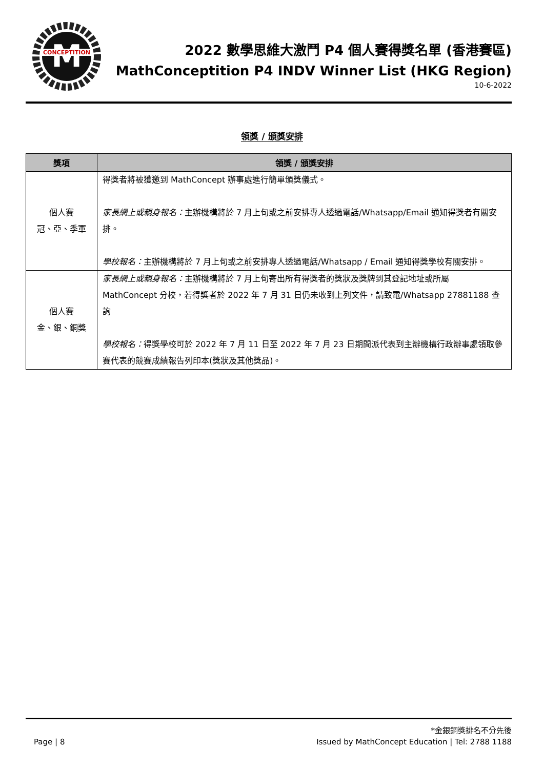M
CONCEPTITION
2022 數學思維大激鬥 P4 個人賽得獎名單 (香港賽區)
MathConceptition P4 INDV Winner List (HKG Region)
10-6-2022
領獎 / 頒獎安排
| 獎項 | 領獎 / 頒獎安排 |
| --- | --- |
| 個人賽 冠、亞、季軍 | 得獎者將被獲邀到 MathConcept 辦事處進行簡單頒獎儀式。 家長網上或親身報名： 主辦機構將於 7 月上旬或之前安排專人透過電話/Whatsapp/Email 通知得獎者有關安排。 學校報名： 主辦機構將於 7 月上旬或之前安排專人透過電話/Whatsapp / Email 通知得獎學校有關安排。 |
| 個人賽 金、銀、銅獎 | 家長網上或親身報名： 主辦機構將於 7 月上旬寄出所有得獎者的獎狀及獎牌到其登記地址或所屬 MathConcept 分校，若得獎者於 2022 年 7 月 31 日仍未收到上列文件，請致電/Whatsapp 27881188 查詢 學校報名： 得獎學校可於 2022 年 7 月 11 日至 2022 年 7 月 23 日期間派代表到主辦機構行政辦事處領取參賽代表的競賽成績報告列印本(獎狀及其他獎品)。 |
*金銀銅獎排名不分先後
Page | 8 Issued by MathConcept Education | Tel: 2788 1188